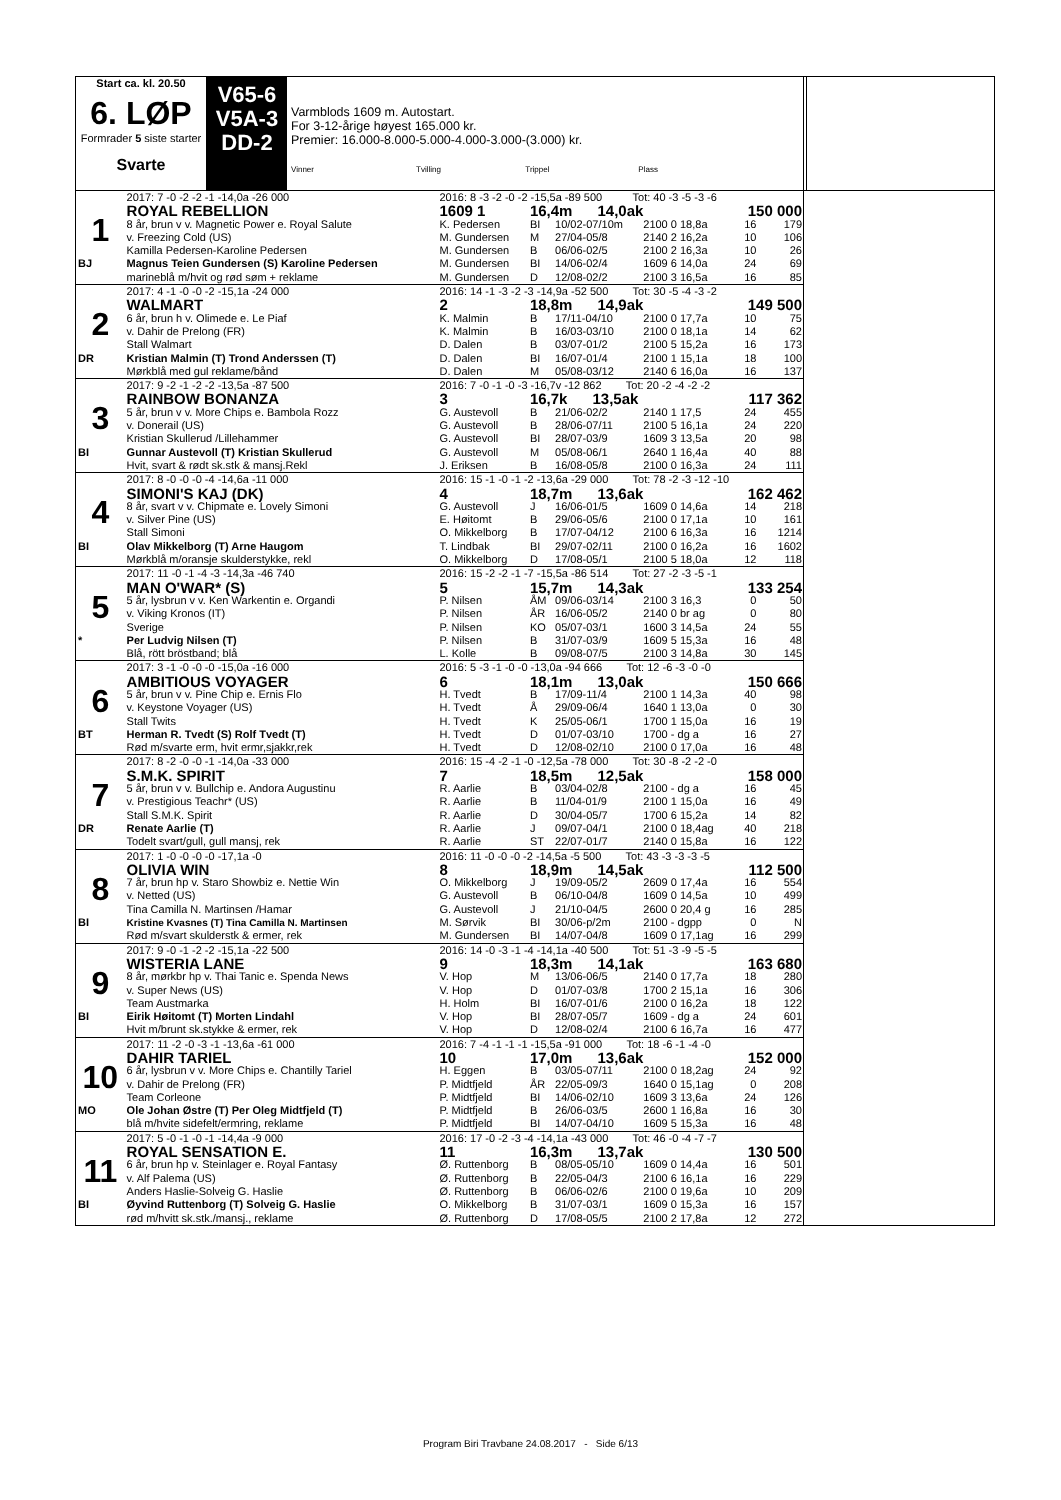Start ca. kl. 20.50
6. LØP
Formrader 5 siste starter
Svarte
V65-6
V5A-3
DD-2
Varmblods 1609 m. Autostart.
For 3-12-årige høyest 165.000 kr.
Premier: 16.000-8.000-5.000-4.000-3.000-(3.000) kr.
Vinner Tvilling Trippel Plass
| | 2017: 7 -0 -2 -2 -1 -14,0a -26 000 | 2016: 8 -3 -2 -0 -2 -15,5a -89 500 Tot: 40 -3 -5 -3 -6 | | | | | |
| 1 | ROYAL REBELLION | 1609 1 | 16,4m 14,0ak | | | 150 000 | |
| | 8 år, brun v v. Magnetic Power e. Royal Salute | K. Pedersen | BI | 10/02-07/10m | 2100 0 18,8a | 16 | 179 |
| | v. Freezing Cold (US) | M. Gundersen | M | 27/04-05/8 | 2140 2 16,2a | 10 | 106 |
| | Kamilla Pedersen-Karoline Pedersen | M. Gundersen | B | 06/06-02/5 | 2100 2 16,3a | 10 | 26 |
| BJ | Magnus Teien Gundersen (S) Karoline Pedersen | M. Gundersen | BI | 14/06-02/4 | 1609 6 14,0a | 24 | 69 |
| | marineblå m/hvit og rød søm + reklame | M. Gundersen | D | 12/08-02/2 | 2100 3 16,5a | 16 | 85 |
| | 2017: 4 -1 -0 -0 -2 -15,1a -24 000 | 2016: 14 -1 -3 -2 -3 -14,9a -52 500 Tot: 30 -5 -4 -3 -2 | | | | | |
| 2 | WALMART | 2 | 18,8m 14,9ak | | | 149 500 | |
| | 6 år, brun h v. Olimede e. Le Piaf | K. Malmin | B | 17/11-04/10 | 2100 0 17,7a | 10 | 75 |
| | v. Dahir de Prelong (FR) | K. Malmin | B | 16/03-03/10 | 2100 0 18,1a | 14 | 62 |
| | Stall Walmart | D. Dalen | B | 03/07-01/2 | 2100 5 15,2a | 16 | 173 |
| DR | Kristian Malmin (T) Trond Anderssen (T) | D. Dalen | BI | 16/07-01/4 | 2100 1 15,1a | 18 | 100 |
| | Mørkblå med gul reklame/bånd | D. Dalen | M | 05/08-03/12 | 2140 6 16,0a | 16 | 137 |
| | 2017: 9 -2 -1 -2 -2 -13,5a -87 500 | 2016: 7 -0 -1 -0 -3 -16,7v -12 862 Tot: 20 -2 -4 -2 -2 | | | | | |
| 3 | RAINBOW BONANZA | 3 | 16,7k 13,5ak | | | 117 362 | |
| | 5 år, brun v v. More Chips e. Bambola Rozz | G. Austevoll | B | 21/06-02/2 | 2140 1 17,5 | 24 | 455 |
| | v. Donerail (US) | G. Austevoll | B | 28/06-07/11 | 2100 5 16,1a | 24 | 220 |
| | Kristian Skullerud /Lillehammer | G. Austevoll | BI | 28/07-03/9 | 1609 3 13,5a | 20 | 98 |
| BI | Gunnar Austevoll (T) Kristian Skullerud | G. Austevoll | M | 05/08-06/1 | 2640 1 16,4a | 40 | 88 |
| | Hvit, svart & rødt sk.stk & mansj.Rekl | J. Eriksen | B | 16/08-05/8 | 2100 0 16,3a | 24 | 111 |
| | 2017: 8 -0 -0 -0 -4 -14,6a -11 000 | 2016: 15 -1 -0 -1 -2 -13,6a -29 000 Tot: 78 -2 -3 -12 -10 | | | | | |
| 4 | SIMONI'S KAJ (DK) | 4 | 18,7m 13,6ak | | | 162 462 | |
| | 8 år, svart v v. Chipmate e. Lovely Simoni | G. Austevoll | J | 16/06-01/5 | 1609 0 14,6a | 14 | 218 |
| | v. Silver Pine (US) | E. Høitomt | B | 29/06-05/6 | 2100 0 17,1a | 10 | 161 |
| | Stall Simoni | O. Mikkelborg | B | 17/07-04/12 | 2100 6 16,3a | 16 | 1214 |
| BI | Olav Mikkelborg (T) Arne Haugom | T. Lindbak | BI | 29/07-02/11 | 2100 0 16,2a | 16 | 1602 |
| | Mørkblå m/oransje skulderstykke, rekl | O. Mikkelborg | D | 17/08-05/1 | 2100 5 18,0a | 12 | 118 |
| | 2017: 11 -0 -1 -4 -3 -14,3a -46 740 | 2016: 15 -2 -2 -1 -7 -15,5a -86 514 Tot: 27 -2 -3 -5 -1 | | | | | |
| 5 | MAN O'WAR* (S) | 5 | 15,7m 14,3ak | | | 133 254 | |
| | 5 år, lysbrun v v. Ken Warkentin e. Organdi | P. Nilsen | ÅM | 09/06-03/14 | 2100 3 16,3 | 0 | 50 |
| | v. Viking Kronos (IT) | P. Nilsen | ÅR | 16/06-05/2 | 2140 0 br ag | 0 | 80 |
| | Sverige | P. Nilsen | KO | 05/07-03/1 | 1600 3 14,5a | 24 | 55 |
| * | Per Ludvig Nilsen (T) | P. Nilsen | B | 31/07-03/9 | 1609 5 15,3a | 16 | 48 |
| | Blå, rött bröstband; blå | L. Kolle | B | 09/08-07/5 | 2100 3 14,8a | 30 | 145 |
| | 2017: 3 -1 -0 -0 -0 -15,0a -16 000 | 2016: 5 -3 -1 -0 -0 -13,0a -94 666 Tot: 12 -6 -3 -0 -0 | | | | | |
| 6 | AMBITIOUS VOYAGER | 6 | 18,1m 13,0ak | | | 150 666 | |
| | 5 år, brun v v. Pine Chip e. Ernis Flo | H. Tvedt | B | 17/09-11/4 | 2100 1 14,3a | 40 | 98 |
| | v. Keystone Voyager (US) | H. Tvedt | Å | 29/09-06/4 | 1640 1 13,0a | 0 | 30 |
| | Stall Twits | H. Tvedt | K | 25/05-06/1 | 1700 1 15,0a | 16 | 19 |
| BT | Herman R. Tvedt (S) Rolf Tvedt (T) | H. Tvedt | D | 01/07-03/10 | 1700 - dg a | 16 | 27 |
| | Rød m/svarte erm, hvit ermr,sjakkr,rek | H. Tvedt | D | 12/08-02/10 | 2100 0 17,0a | 16 | 48 |
| | 2017: 8 -2 -0 -0 -1 -14,0a -33 000 | 2016: 15 -4 -2 -1 -0 -12,5a -78 000 Tot: 30 -8 -2 -2 -0 | | | | | |
| 7 | S.M.K. SPIRIT | 7 | 18,5m 12,5ak | | | 158 000 | |
| | 5 år, brun v v. Bullchip e. Andora Augustinu | R. Aarlie | B | 03/04-02/8 | 2100 - dg a | 16 | 45 |
| | v. Prestigious Teachr* (US) | R. Aarlie | B | 11/04-01/9 | 2100 1 15,0a | 16 | 49 |
| | Stall S.M.K. Spirit | R. Aarlie | D | 30/04-05/7 | 1700 6 15,2a | 14 | 82 |
| DR | Renate Aarlie (T) | R. Aarlie | J | 09/07-04/1 | 2100 0 18,4ag | 40 | 218 |
| | Todelt svart/gull, gull mansj, rek | R. Aarlie | ST | 22/07-01/7 | 2140 0 15,8a | 16 | 122 |
| | 2017: 1 -0 -0 -0 -0 -17,1a -0 | 2016: 11 -0 -0 -0 -2 -14,5a -5 500 Tot: 43 -3 -3 -3 -5 | | | | | |
| 8 | OLIVIA WIN | 8 | 18,9m 14,5ak | | | 112 500 | |
| | 7 år, brun hp v. Staro Showbiz e. Nettie Win | O. Mikkelborg | J | 19/09-05/2 | 2609 0 17,4a | 16 | 554 |
| | v. Netted (US) | G. Austevoll | B | 06/10-04/8 | 1609 0 14,5a | 10 | 499 |
| | Tina Camilla N. Martinsen /Hamar | G. Austevoll | J | 21/10-04/5 | 2600 0 20,4 g | 16 | 285 |
| BI | Kristine Kvasnes (T) Tina Camilla N. Martinsen | M. Sørvik | BI | 30/06-p/2m | 2100 - dgpp | 0 | N |
| | Rød m/svart skulderstk & ermer, rek | M. Gundersen | BI | 14/07-04/8 | 1609 0 17,1ag | 16 | 299 |
| | 2017: 9 -0 -1 -2 -2 -15,1a -22 500 | 2016: 14 -0 -3 -1 -4 -14,1a -40 500 Tot: 51 -3 -9 -5 -5 | | | | | |
| 9 | WISTERIA LANE | 9 | 18,3m 14,1ak | | | 163 680 | |
| | 8 år, mørkbr hp v. Thai Tanic e. Spenda News | V. Hop | M | 13/06-06/5 | 2140 0 17,7a | 18 | 280 |
| | v. Super News (US) | V. Hop | D | 01/07-03/8 | 1700 2 15,1a | 16 | 306 |
| | Team Austmarka | H. Holm | BI | 16/07-01/6 | 2100 0 16,2a | 18 | 122 |
| BI | Eirik Høitomt (T) Morten Lindahl | V. Hop | BI | 28/07-05/7 | 1609 - dg a | 24 | 601 |
| | Hvit m/brunt sk.stykke & ermer, rek | V. Hop | D | 12/08-02/4 | 2100 6 16,7a | 16 | 477 |
| | 2017: 11 -2 -0 -3 -1 -13,6a -61 000 | 2016: 7 -4 -1 -1 -1 -15,5a -91 000 Tot: 18 -6 -1 -4 -0 | | | | | |
| 10 | DAHIR TARIEL | 10 | 17,0m 13,6ak | | | 152 000 | |
| | 6 år, lysbrun v v. More Chips e. Chantilly Tariel | H. Eggen | B | 03/05-07/11 | 2100 0 18,2ag | 24 | 92 |
| | v. Dahir de Prelong (FR) | P. Midtfjeld | ÅR | 22/05-09/3 | 1640 0 15,1ag | 0 | 208 |
| | Team Corleone | P. Midtfjeld | BI | 14/06-02/10 | 1609 3 13,6a | 24 | 126 |
| MO | Ole Johan Østre (T) Per Oleg Midtfjeld (T) | P. Midtfjeld | B | 26/06-03/5 | 2600 1 16,8a | 16 | 30 |
| | blå m/hvite sidefelt/ermring, reklame | P. Midtfjeld | BI | 14/07-04/10 | 1609 5 15,3a | 16 | 48 |
| | 2017: 5 -0 -1 -0 -1 -14,4a -9 000 | 2016: 17 -0 -2 -3 -4 -14,1a -43 000 Tot: 46 -0 -4 -7 -7 | | | | | |
| 11 | ROYAL SENSATION E. | 11 | 16,3m 13,7ak | | | 130 500 | |
| | 6 år, brun hp v. Steinlager e. Royal Fantasy | Ø. Ruttenborg | B | 08/05-05/10 | 1609 0 14,4a | 16 | 501 |
| | v. Alf Palema (US) | Ø. Ruttenborg | B | 22/05-04/3 | 2100 6 16,1a | 16 | 229 |
| | Anders Haslie-Solveig G. Haslie | Ø. Ruttenborg | B | 06/06-02/6 | 2100 0 19,6a | 10 | 209 |
| BI | Øyvind Ruttenborg (T) Solveig G. Haslie | O. Mikkelborg | B | 31/07-03/1 | 1609 0 15,3a | 16 | 157 |
| | rød m/hvitt sk.stk./mansj., reklame | Ø. Ruttenborg | D | 17/08-05/5 | 2100 2 17,8a | 12 | 272 |
Program Biri Travbane 24.08.2017 - Side 6/13